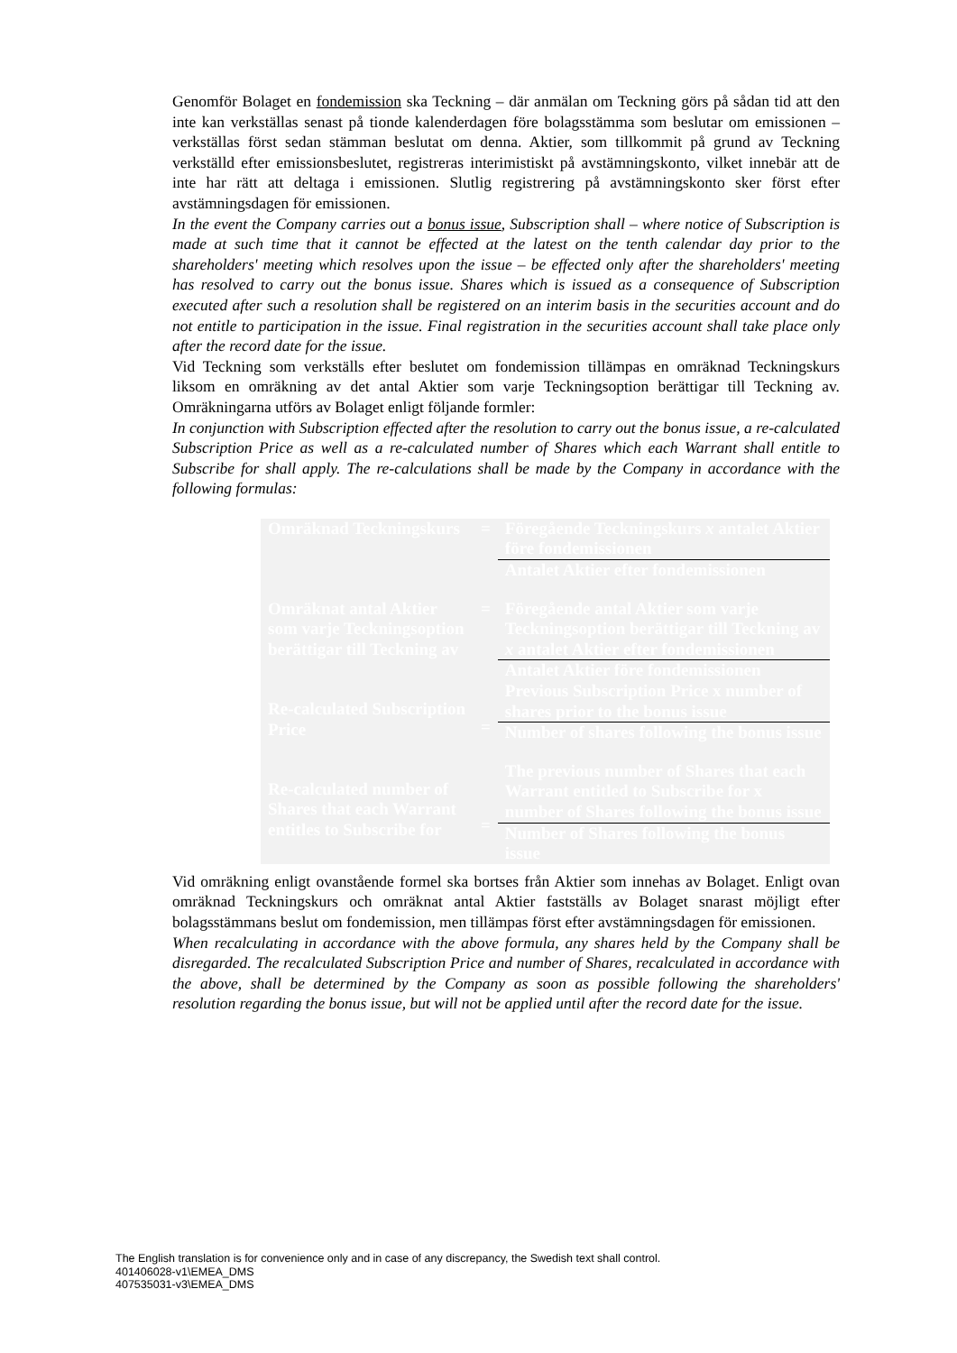Genomför Bolaget en fondemission ska Teckning – där anmälan om Teckning görs på sådan tid att den inte kan verkställas senast på tionde kalenderdagen före bolagsstämma som beslutar om emissionen – verkställas först sedan stämman beslutat om denna. Aktier, som tillkommit på grund av Teckning verkställd efter emissionsbeslutet, registreras interimistiskt på avstämningskonto, vilket innebär att de inte har rätt att deltaga i emissionen. Slutlig registrering på avstämningskonto sker först efter avstämningsdagen för emissionen.
In the event the Company carries out a bonus issue, Subscription shall – where notice of Subscription is made at such time that it cannot be effected at the latest on the tenth calendar day prior to the shareholders' meeting which resolves upon the issue – be effected only after the shareholders' meeting has resolved to carry out the bonus issue. Shares which is issued as a consequence of Subscription executed after such a resolution shall be registered on an interim basis in the securities account and do not entitle to participation in the issue. Final registration in the securities account shall take place only after the record date for the issue.
Vid Teckning som verkställs efter beslutet om fondemission tillämpas en omräknad Teckningskurs liksom en omräkning av det antal Aktier som varje Teckningsoption berättigar till Teckning av. Omräkningarna utförs av Bolaget enligt följande formler:
In conjunction with Subscription effected after the resolution to carry out the bonus issue, a re-calculated Subscription Price as well as a re-calculated number of Shares which each Warrant shall entitle to Subscribe for shall apply. The re-calculations shall be made by the Company in accordance with the following formulas:
| Omräknad Teckningskurs | = | Föregående Teckningskurs x antalet Aktier före fondemissionen |
| | | Antalet Aktier efter fondemissionen |
| Omräknat antal Aktier som varje Teckningsoption berättigar till Teckning av | = | Föregående antal Aktier som varje Teckningsoption berättigar till Teckning av x antalet Aktier efter fondemissionen |
| | | Antalet Aktier före fondemissionen |
| Re-calculated Subscription Price | = | Previous Subscription Price x number of shares prior to the bonus issue |
| | | Number of shares following the bonus issue |
| Re-calculated number of Shares that each Warrant entitles to Subscribe for | = | The previous number of Shares that each Warrant entitled to Subscribe for x number of Shares following the bonus issue |
| | | Number of Shares following the bonus issue |
Vid omräkning enligt ovanstående formel ska bortses från Aktier som innehas av Bolaget. Enligt ovan omräknad Teckningskurs och omräknat antal Aktier fastställs av Bolaget snarast möjligt efter bolagsstämmans beslut om fondemission, men tillämpas först efter avstämningsdagen för emissionen.
When recalculating in accordance with the above formula, any shares held by the Company shall be disregarded. The recalculated Subscription Price and number of Shares, recalculated in accordance with the above, shall be determined by the Company as soon as possible following the shareholders' resolution regarding the bonus issue, but will not be applied until after the record date for the issue.
The English translation is for convenience only and in case of any discrepancy, the Swedish text shall control.
401406028-v1\EMEA_DMS
407535031-v3\EMEA_DMS